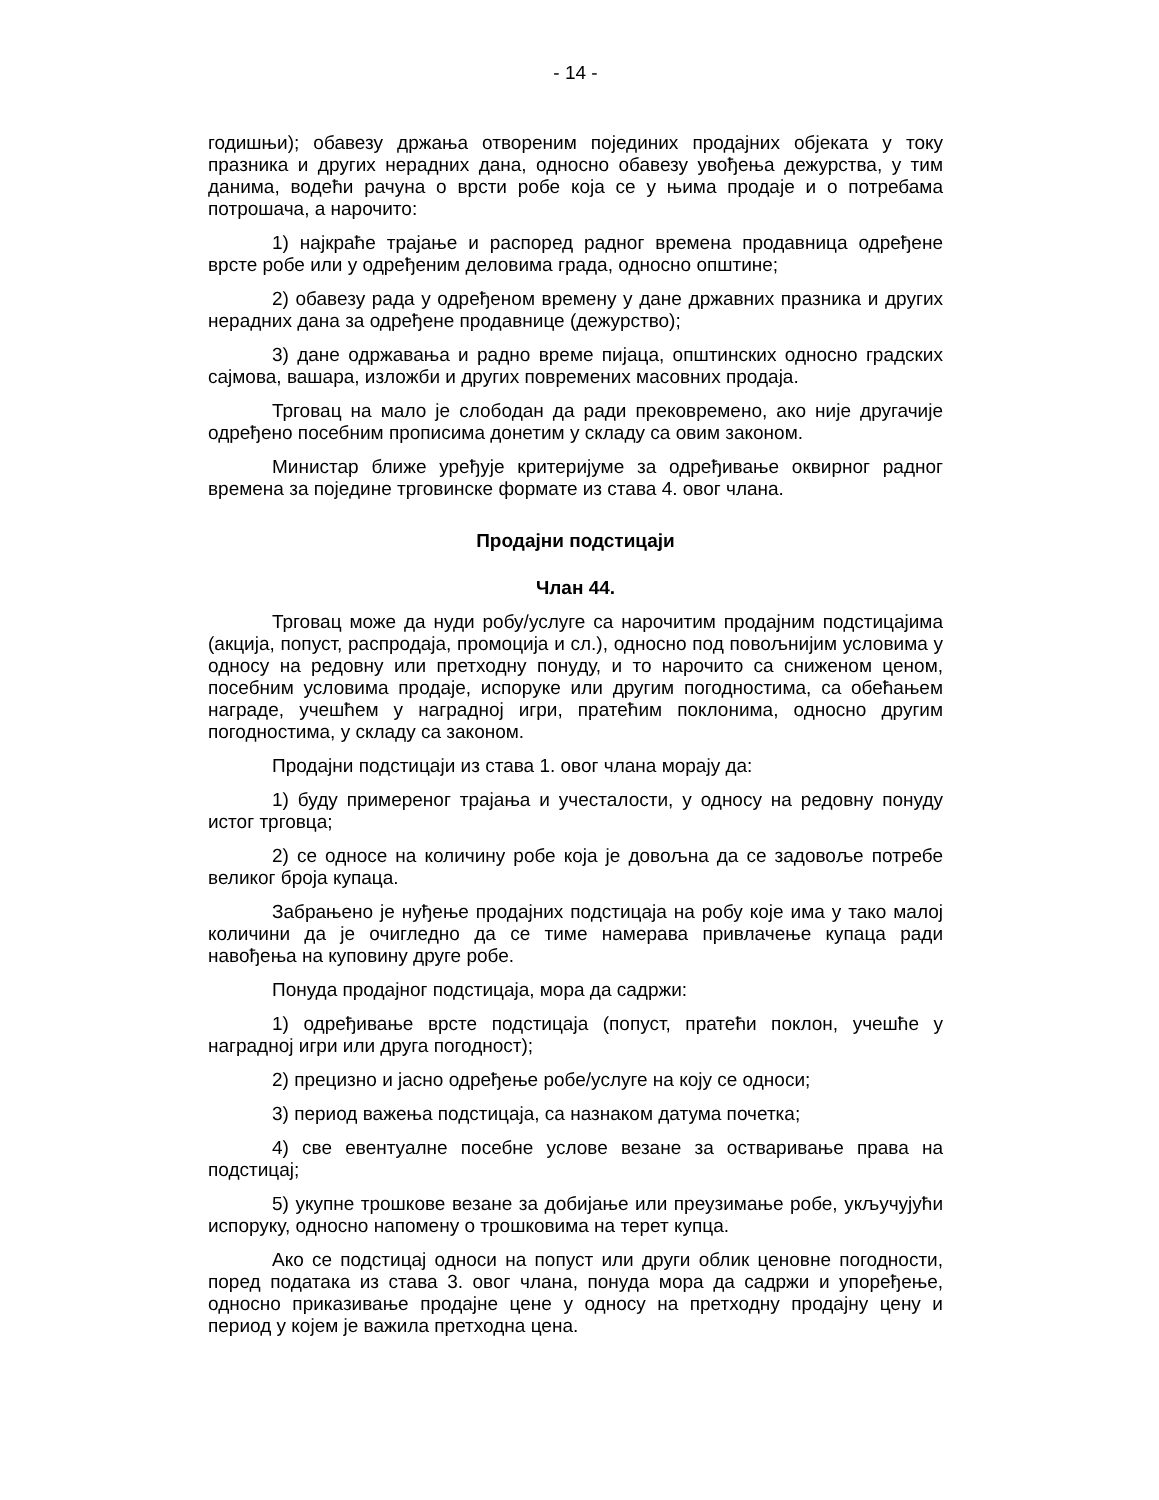- 14 -
годишњи); обавезу држања отвореним појединих продајних објеката у току празника и других нерадних дана, односно обавезу увођења дежурства, у тим данима, водећи рачуна о врсти робе која се у њима продаје и о потребама потрошача, а нарочито:
1) најкраће трајање и распоред радног времена продавница одређене врсте робе или у одређеним деловима града, односно општине;
2) обавезу рада у одређеном времену у дане државних празника и других нерадних дана за одређене продавнице (дежурство);
3) дане одржавања и радно време пијаца, општинских односно градских сајмова, вашара, изложби и других повремених масовних продаја.
Трговац на мало је слободан да ради прековремено, ако није другачије одређено посебним прописима донетим у складу са овим законом.
Министар ближе уређује критеријуме за одређивање оквирног радног времена за поједине трговинске формате из става 4. овог члана.
Продајни подстицаји
Члан 44.
Трговац може да нуди робу/услуге са нарочитим продајним подстицајима (акција, попуст, распродаја, промоција и сл.), односно под повољнијим условима у односу на редовну или претходну понуду, и то нарочито са сниженом ценом, посебним условима продаје, испоруке или другим погодностима, са обећањем награде, учешћем у наградној игри, пратећим поклонима, односно другим погодностима, у складу са законом.
Продајни подстицаји из става 1. овог члана морају да:
1) буду примереног трајања и учесталости, у односу на редовну понуду истог трговца;
2) се односе на количину робе која је довољна да се задовоље потребе великог броја купаца.
Забрањено је нуђење продајних подстицаја на робу које има у тако малој количини да је очигледно да се тиме намерава привлачење купаца ради навођења на куповину друге робе.
Понуда продајног подстицаја, мора да садржи:
1) одређивање врсте подстицаја (попуст, пратећи поклон, учешће у наградној игри или друга погодност);
2) прецизно и јасно одређење робе/услуге на коју се односи;
3) период важења подстицаја, са назнаком датума почетка;
4) све евентуалне посебне услове везане за остваривање права на подстицај;
5) укупне трошкове везане за добијање или преузимање робе, укључујући испоруку, односно напомену о трошковима на терет купца.
Ако се подстицај односи на попуст или други облик ценовне погодности, поред података из става 3. овог члана, понуда мора да садржи и упоређење, односно приказивање продајне цене у односу на претходну продајну цену и период у којем је важила претходна цена.